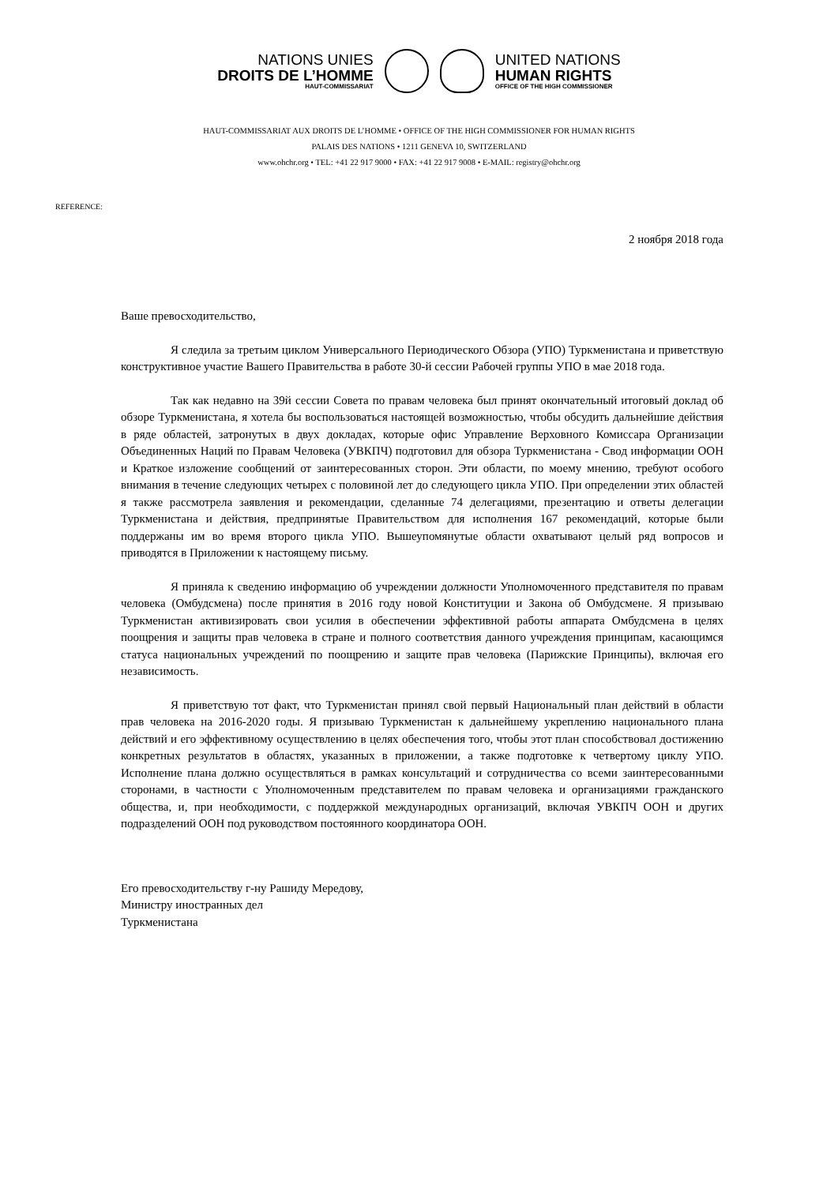NATIONS UNIES
DROITS DE L’HOMME
HAUT-COMMISSARIAT
UNITED NATIONS
HUMAN RIGHTS
OFFICE OF THE HIGH COMMISSIONER
HAUT-COMMISSARIAT AUX DROITS DE L’HOMME • OFFICE OF THE HIGH COMMISSIONER FOR HUMAN RIGHTS
PALAIS DES NATIONS • 1211 GENEVA 10, SWITZERLAND
www.ohchr.org • TEL: +41 22 917 9000 • FAX: +41 22 917 9008 • E-MAIL: registry@ohchr.org
REFERENCE:
2 ноября 2018 года
Ваше превосходительство,
Я следила за третьим циклом Универсального Периодического Обзора (УПО) Туркменистана и приветствую конструктивное участие Вашего Правительства в работе 30-й сессии Рабочей группы УПО в мае 2018 года.
Так как недавно на 39й сессии Совета по правам человека был принят окончательный итоговый доклад об обзоре Туркменистана, я хотела бы воспользоваться настоящей возможностью, чтобы обсудить дальнейшие действия в ряде областей, затронутых в двух докладах, которые офис Управление Верховного Комиссара Организации Объединенных Наций по Правам Человека (УВКПЧ) подготовил для обзора Туркменистана - Свод информации ООН и Краткое изложение сообщений от заинтересованных сторон. Эти области, по моему мнению, требуют особого внимания в течение следующих четырех с половиной лет до следующего цикла УПО. При определении этих областей я также рассмотрела заявления и рекомендации, сделанные 74 делегациями, презентацию и ответы делегации Туркменистана и действия, предпринятые Правительством для исполнения 167 рекомендаций, которые были поддержаны им во время второго цикла УПО. Вышеупомянутые области охватывают целый ряд вопросов и приводятся в Приложении к настоящему письму.
Я приняла к сведению информацию об учреждении должности Уполномоченного представителя по правам человека (Омбудсмена) после принятия в 2016 году новой Конституции и Закона об Омбудсмене. Я призываю Туркменистан активизировать свои усилия в обеспечении эффективной работы аппарата Омбудсмена в целях поощрения и защиты прав человека в стране и полного соответствия данного учреждения принципам, касающимся статуса национальных учреждений по поощрению и защите прав человека (Парижские Принципы), включая его независимость.
Я приветствую тот факт, что Туркменистан принял свой первый Национальный план действий в области прав человека на 2016-2020 годы. Я призываю Туркменистан к дальнейшему укреплению национального плана действий и его эффективному осуществлению в целях обеспечения того, чтобы этот план способствовал достижению конкретных результатов в областях, указанных в приложении, а также подготовке к четвертому циклу УПО. Исполнение плана должно осуществляться в рамках консультаций и сотрудничества со всеми заинтересованными сторонами, в частности с Уполномоченным представителем по правам человека и организациями гражданского общества, и, при необходимости, с поддержкой международных организаций, включая УВКПЧ ООН и других подразделений ООН под руководством постоянного координатора ООН.
Его превосходительству г-ну Рашиду Мередову,
Министру иностранных дел
Туркменистана